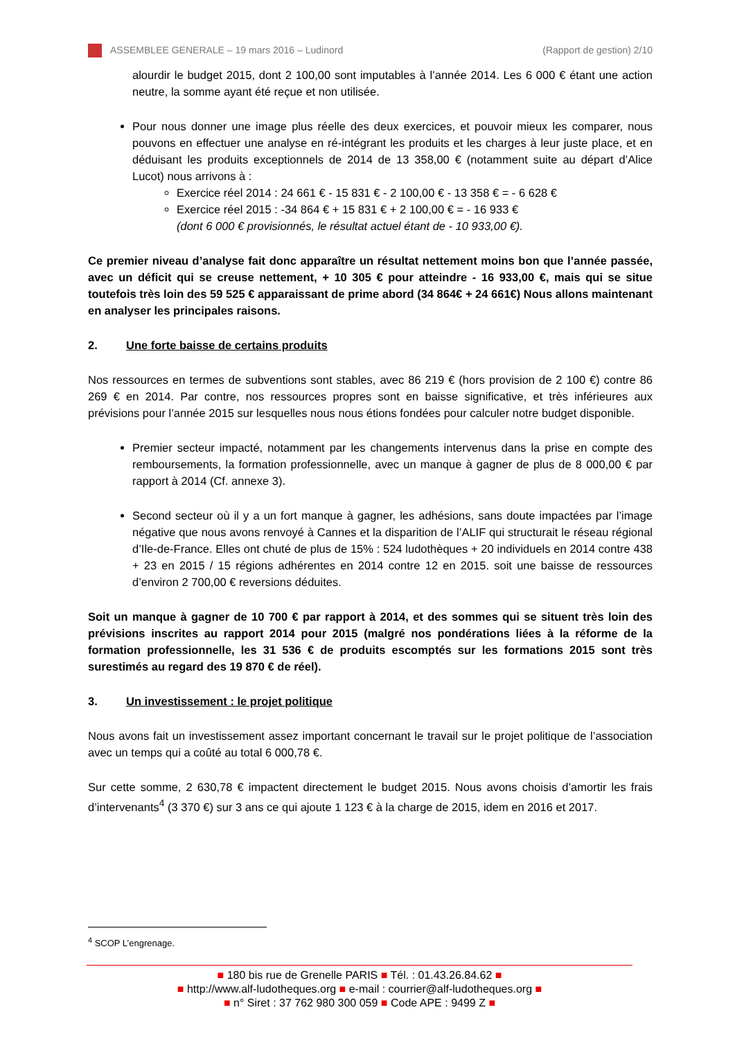ASSEMBLEE GENERALE – 19 mars 2016 – Ludinord (Rapport de gestion) 2/10
alourdir le budget 2015, dont 2 100,00 sont imputables à l’année 2014. Les 6 000 € étant une action neutre, la somme ayant été reçue et non utilisée.
Pour nous donner une image plus réelle des deux exercices, et pouvoir mieux les comparer, nous pouvons en effectuer une analyse en ré-intégrant les produits et les charges à leur juste place, et en déduisant les produits exceptionnels de 2014 de 13 358,00 € (notamment suite au départ d’Alice Lucot) nous arrivons à :
Exercice réel 2014 : 24 661 € - 15 831 € - 2 100,00 € - 13 358 € = - 6 628 €
Exercice réel 2015 : -34 864 € + 15 831 € + 2 100,00 € = - 16 933 €
(dont 6 000 € provisionnés, le résultat actuel étant de - 10 933,00 €).
Ce premier niveau d’analyse fait donc apparaître un résultat nettement moins bon que l’année passée, avec un déficit qui se creuse nettement, + 10 305 € pour atteindre - 16 933,00 €, mais qui se situe toutefois très loin des 59 525 € apparaissant de prime abord (34 864€ + 24 661€) Nous allons maintenant en analyser les principales raisons.
2. Une forte baisse de certains produits
Nos ressources en termes de subventions sont stables, avec 86 219 € (hors provision de 2 100 €) contre 86 269 € en 2014. Par contre, nos ressources propres sont en baisse significative, et très inférieures aux prévisions pour l’année 2015 sur lesquelles nous nous étions fondées pour calculer notre budget disponible.
Premier secteur impacté, notamment par les changements intervenus dans la prise en compte des remboursements, la formation professionnelle, avec un manque à gagner de plus de 8 000,00 € par rapport à 2014 (Cf. annexe 3).
Second secteur où il y a un fort manque à gagner, les adhésions, sans doute impactées par l’image négative que nous avons renvoyé à Cannes et la disparition de l’ALIF qui structurait le réseau régional d’Ile-de-France. Elles ont chuté de plus de 15% : 524 ludothèques + 20 individuels en 2014 contre 438 + 23 en 2015 / 15 régions adhérentes en 2014 contre 12 en 2015. soit une baisse de ressources d’environ 2 700,00 € reversions déduites.
Soit un manque à gagner de 10 700 € par rapport à 2014, et des sommes qui se situent très loin des prévisions inscrites au rapport 2014 pour 2015 (malgré nos pondérations liées à la réforme de la formation professionnelle, les 31 536 € de produits escomptés sur les formations 2015 sont très surestimés au regard des 19 870 € de réel).
3. Un investissement : le projet politique
Nous avons fait un investissement assez important concernant le travail sur le projet politique de l’association avec un temps qui a coûté au total 6 000,78 €.
Sur cette somme, 2 630,78 € impactent directement le budget 2015. Nous avons choisis d’amortir les frais d’intervenants<sup>4</sup> (3 370 €) sur 3 ans ce qui ajoute 1 123 € à la charge de 2015, idem en 2016 et 2017.
<sup>4</sup> SCOP L’engrenage.
■ 180 bis rue de Grenelle PARIS ■ Tél. : 01.43.26.84.62 ■
■ http://www.alf-ludotheques.org ■ e-mail : courrier@alf-ludotheques.org ■
■ n° Siret : 37 762 980 300 059 ■ Code APE : 9499 Z ■